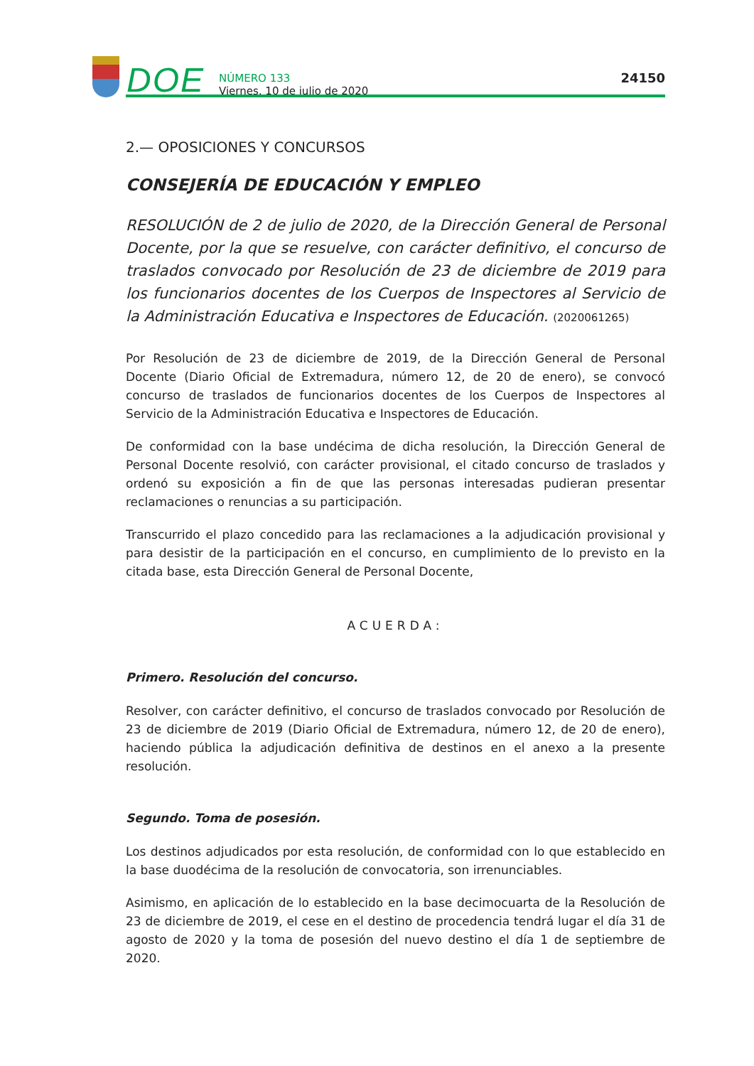DOE
NÚMERO 133
Viernes, 10 de julio de 2020
24150
2.— OPOSICIONES Y CONCURSOS
CONSEJERÍA DE EDUCACIÓN Y EMPLEO
RESOLUCIÓN de 2 de julio de 2020, de la Dirección General de Personal Docente, por la que se resuelve, con carácter definitivo, el concurso de traslados convocado por Resolución de 23 de diciembre de 2019 para los funcionarios docentes de los Cuerpos de Inspectores al Servicio de la Administración Educativa e Inspectores de Educación. (2020061265)
Por Resolución de 23 de diciembre de 2019, de la Dirección General de Personal Docente (Diario Oficial de Extremadura, número 12, de 20 de enero), se convocó concurso de traslados de funcionarios docentes de los Cuerpos de Inspectores al Servicio de la Administración Educativa e Inspectores de Educación.
De conformidad con la base undécima de dicha resolución, la Dirección General de Personal Docente resolvió, con carácter provisional, el citado concurso de traslados y ordenó su exposición a fin de que las personas interesadas pudieran presentar reclamaciones o renuncias a su participación.
Transcurrido el plazo concedido para las reclamaciones a la adjudicación provisional y para desistir de la participación en el concurso, en cumplimiento de lo previsto en la citada base, esta Dirección General de Personal Docente,
ACUERDA:
Primero. Resolución del concurso.
Resolver, con carácter definitivo, el concurso de traslados convocado por Resolución de 23 de diciembre de 2019 (Diario Oficial de Extremadura, número 12, de 20 de enero), haciendo pública la adjudicación definitiva de destinos en el anexo a la presente resolución.
Segundo. Toma de posesión.
Los destinos adjudicados por esta resolución, de conformidad con lo que establecido en la base duodécima de la resolución de convocatoria, son irrenunciables.
Asimismo, en aplicación de lo establecido en la base decimocuarta de la Resolución de 23 de diciembre de 2019, el cese en el destino de procedencia tendrá lugar el día 31 de agosto de 2020 y la toma de posesión del nuevo destino el día 1 de septiembre de 2020.